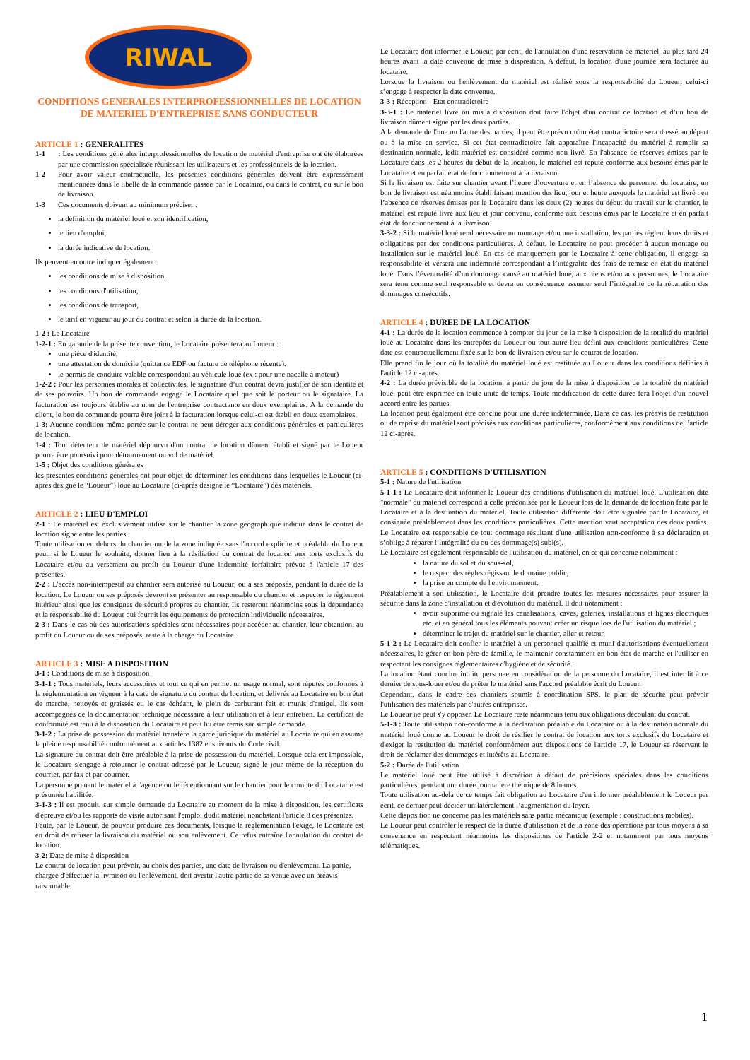RIWAL
CONDITIONS GENERALES INTERPROFESSIONNELLES DE LOCATION DE MATERIEL D’ENTREPRISE SANS CONDUCTEUR
ARTICLE 1 : GENERALITES
1-1 : Les conditions générales interprofessionnelles de location de matériel d'entreprise ont été élaborées par une commission spécialisée réunissant les utilisateurs et les professionnels de la location.
1-2 Pour avoir valeur contractuelle, les présentes conditions générales doivent être expressément mentionnées dans le libellé de la commande passée par le Locataire, ou dans le contrat, ou sur le bon de livraison.
1-3 Ces documents doivent au minimum préciser :
la définition du matériel loué et son identification,
le lieu d'emploi,
la durée indicative de location.
Ils peuvent en outre indiquer également :
les conditions de mise à disposition,
les conditions d'utilisation,
les conditions de transport,
le tarif en vigueur au jour du contrat et selon la durée de la location.
1-2 : Le Locataire
1-2-1 : En garantie de la présente convention, le Locataire présentera au Loueur :
une pièce d'identité,
une attestation de domicile (quittance EDF ou facture de téléphone récente).
le permis de conduire valable correspondant au véhicule loué (ex : pour une nacelle à moteur)
1-2-2 : Pour les personnes morales et collectivités, le signataire d’un contrat devra justifier de son identité et de ses pouvoirs. Un bon de commande engage le Locataire quel que soit le porteur ou le signataire. La facturation est toujours établie au nom de l'entreprise contractante en deux exemplaires. A la demande du client, le bon de commande pourra être joint à la facturation lorsque celui-ci est établi en deux exemplaires.
1-3: Aucune condition même portée sur le contrat ne peut déroger aux conditions générales et particulières de location.
1-4 : Tout détenteur de matériel dépourvu d'un contrat de location dûment établi et signé par le Loueur pourra être poursuivi pour détournement ou vol de matériel.
1-5 : Objet des conditions générales
les présentes conditions générales ont pour objet de déterminer les conditions dans lesquelles le Loueur (ci-après désigné le “Loueur”) loue au Locataire (ci-après désigné le “Locataire”) des matériels.
ARTICLE 2 : LIEU D'EMPLOI
2-1 : Le matériel est exclusivement utilisé sur le chantier la zone géographique indiqué dans le contrat de location signé entre les parties.
Toute utilisation en dehors du chantier ou de la zone indiquée sans l'accord explicite et préalable du Loueur peut, si le Loueur le souhaite, donner lieu à la résiliation du contrat de location aux torts exclusifs du Locataire et/ou au versement au profit du Loueur d'une indemnité forfaitaire prévue à l'article 17 des présentes.
2-2 : L'accès non-intempestif au chantier sera autorisé au Loueur, ou à ses préposés, pendant la durée de la location. Le Loueur ou ses préposés devront se présenter au responsable du chantier et respecter le règlement intérieur ainsi que les consignes de sécurité propres au chantier. Ils resteront néanmoins sous la dépendance et la responsabilité du Loueur qui fournit les équipements de protection individuelle nécessaires.
2-3 : Dans le cas où des autorisations spéciales sont nécessaires pour accéder au chantier, leur obtention, au profit du Loueur ou de ses préposés, reste à la charge du Locataire.
ARTICLE 3 : MISE A DISPOSITION
3-1 : Conditions de mise à disposition
3-1-1 : Tous matériels, leurs accessoires et tout ce qui en permet un usage normal, sont réputés conformes à la réglementation en vigueur à la date de signature du contrat de location, et délivrés au Locataire en bon état de marche, nettoyés et graissés et, le cas échéant, le plein de carburant fait et munis d'antigel. Ils sont accompagnés de la documentation technique nécessaire à leur utilisation et à leur entretien. Le certificat de conformité est tenu à la disposition du Locataire et peut lui être remis sur simple demande.
3-1-2 : La prise de possession du matériel transfère la garde juridique du matériel au Locataire qui en assume la pleine responsabilité conformément aux articles 1382 et suivants du Code civil.
La signature du contrat doit être préalable à la prise de possession du matériel. Lorsque cela est impossible, le Locataire s'engage à retourner le contrat adressé par le Loueur, signé le jour même de la réception du courrier, par fax et par courrier.
La personne prenant le matériel à l'agence ou le réceptionnant sur le chantier pour le compte du Locataire est présumée habilitée.
3-1-3 : Il est produit, sur simple demande du Locataire au moment de la mise à disposition, les certificats d'épreuve et/ou les rapports de visite autorisant l'emploi dudit matériel nonobstant l'article 8 des présentes.
Faute, par le Loueur, de pouvoir produire ces documents, lorsque la réglementation l'exige, le Locataire est en droit de refuser la livraison du matériel ou son enlèvement. Ce refus entraîne l'annulation du contrat de location.
3-2: Date de mise à disposition
Le contrat de location peut prévoir, au choix des parties, une date de livraison ou d'enlèvement. La partie, chargée d'effectuer la livraison ou l'enlèvement, doit avertir l'autre partie de sa venue avec un préavis raisonnable.
Le Locataire doit informer le Loueur, par écrit, de l'annulation d'une réservation de matériel, au plus tard 24 heures avant la date convenue de mise à disposition. A défaut, la location d'une journée sera facturée au locataire.
Lorsque la livraison ou l'enlèvement du matériel est réalisé sous la responsabilité du Loueur, celui-ci s’engage à respecter la date convenue.
3-3 : Réception - Etat contradictoire
3-3-1 : Le matériel livré ou mis à disposition doit faire l'objet d'un contrat de location et d’un bon de livraison dûment signé par les deux parties.
A la demande de l'une ou l'autre des parties, il peut être prévu qu'un état contradictoire sera dressé au départ ou à la mise en service. Si cet état contradictoire fait apparaître l'incapacité du matériel à remplir sa destination normale, ledit matériel est considéré comme non livré. En l'absence de réserves émises par le Locataire dans les 2 heures du début de la location, le matériel est réputé conforme aux besoins émis par le Locataire et en parfait état de fonctionnement à la livraison.
Si la livraison est faite sur chantier avant l’heure d’ouverture et en l’absence de personnel du locataire, un bon de livraison est néanmoins établi faisant mention des lieu, jour et heure auxquels le matériel est livré : en l’absence de réserves émises par le Locataire dans les deux (2) heures du début du travail sur le chantier, le matériel est réputé livré aux lieu et jour convenu, conforme aux besoins émis par le Locataire et en parfait état de fonctionnement à la livraison.
3-3-2 : Si le matériel loué rend nécessaire un montage et/ou une installation, les parties règlent leurs droits et obligations par des conditions particulières. A défaut, le Locataire ne peut procéder à aucun montage ou installation sur le matériel loué. En cas de manquement par le Locataire à cette obligation, il engage sa responsabilité et versera une indemnité correspondant à l’intégralité des frais de remise en état du matériel loué. Dans l’éventualité d’un dommage causé au matériel loué, aux biens et/ou aux personnes, le Locataire sera tenu comme seul responsable et devra en conséquence assumer seul l’intégralité de la réparation des dommages consécutifs.
ARTICLE 4 : DUREE DE LA LOCATION
4-1 : La durée de la location commence à compter du jour de la mise à disposition de la totalité du matériel loué au Locataire dans les entrepôts du Loueur ou tout autre lieu défini aux conditions particulières. Cette date est contractuellement fixée sur le bon de livraison et/ou sur le contrat de location.
Elle prend fin le jour où la totalité du matériel loué est restituée au Loueur dans les conditions définies à l'article 12 ci-après.
4-2 : La durée prévisible de la location, à partir du jour de la mise à disposition de la totalité du matériel loué, peut être exprimée en toute unité de temps. Toute modification de cette durée fera l'objet d'un nouvel accord entre les parties.
La location peut également être conclue pour une durée indéterminée. Dans ce cas, les préavis de restitution ou de reprise du matériel sont précisés aux conditions particulières, conformément aux conditions de l’article 12 ci-après.
ARTICLE 5 : CONDITIONS D'UTILISATION
5-1 : Nature de l'utilisation
5-1-1 : Le Locataire doit informer le Loueur des conditions d'utilisation du matériel loué. L'utilisation dite "normale" du matériel correspond à celle préconisée par le Loueur lors de la demande de location faite par le Locataire et à la destination du matériel. Toute utilisation différente doit être signalée par le Locataire, et consignée préalablement dans les conditions particulières. Cette mention vaut acceptation des deux parties. Le Locataire est responsable de tout dommage résultant d'une utilisation non-conforme à sa déclaration et s’oblige à réparer l’intégralité du ou des dommage(s) subi(s).
Le Locataire est également responsable de l'utilisation du matériel, en ce qui concerne notamment :
la nature du sol et du sous-sol,
le respect des règles régissant le domaine public,
la prise en compte de l'environnement.
Préalablement à son utilisation, le Locataire doit prendre toutes les mesures nécessaires pour assurer la sécurité dans la zone d'installation et d'évolution du matériel. Il doit notamment :
avoir supprimé ou signalé les canalisations, caves, galeries, installations et lignes électriques etc. et en général tous les éléments pouvant créer un risque lors de l'utilisation du matériel ;
déterminer le trajet du matériel sur le chantier, aller et retour.
5-1-2 : Le Locataire doit confier le matériel à un personnel qualifié et muni d'autorisations éventuellement nécessaires, le gérer en bon père de famille, le maintenir constamment en bon état de marche et l'utiliser en respectant les consignes réglementaires d'hygiène et de sécurité.
La location étant conclue intuitu personae en considération de la personne du Locataire, il est interdit à ce dernier de sous-louer et/ou de prêter le matériel sans l'accord préalable écrit du Loueur.
Cependant, dans le cadre des chantiers soumis à coordination SPS, le plan de sécurité peut prévoir l'utilisation des matériels par d'autres entreprises.
Le Loueur ne peut s'y opposer. Le Locataire reste néanmoins tenu aux obligations découlant du contrat.
5-1-3 : Toute utilisation non-conforme à la déclaration préalable du Locataire ou à la destination normale du matériel loué donne au Loueur le droit de résilier le contrat de location aux torts exclusifs du Locataire et d'exiger la restitution du matériel conformément aux dispositions de l'article 17, le Loueur se réservant le droit de réclamer des dommages et intérêts au Locataire.
5-2 : Durée de l'utilisation
Le matériel loué peut être utilisé à discrétion à défaut de précisions spéciales dans les conditions particulières, pendant une durée journalière théorique de 8 heures.
Toute utilisation au-delà de ce temps fait obligation au Locataire d'en informer préalablement le Loueur par écrit, ce dernier peut décider unilatéralement l’augmentation du loyer.
Cette disposition ne concerne pas les matériels sans partie mécanique (exemple : constructions mobiles).
Le Loueur peut contrôler le respect de la durée d'utilisation et de la zone des opérations par tous moyens à sa convenance en respectant néanmoins les dispositions de l'article 2-2 et notamment par tous moyens télématiques.
1